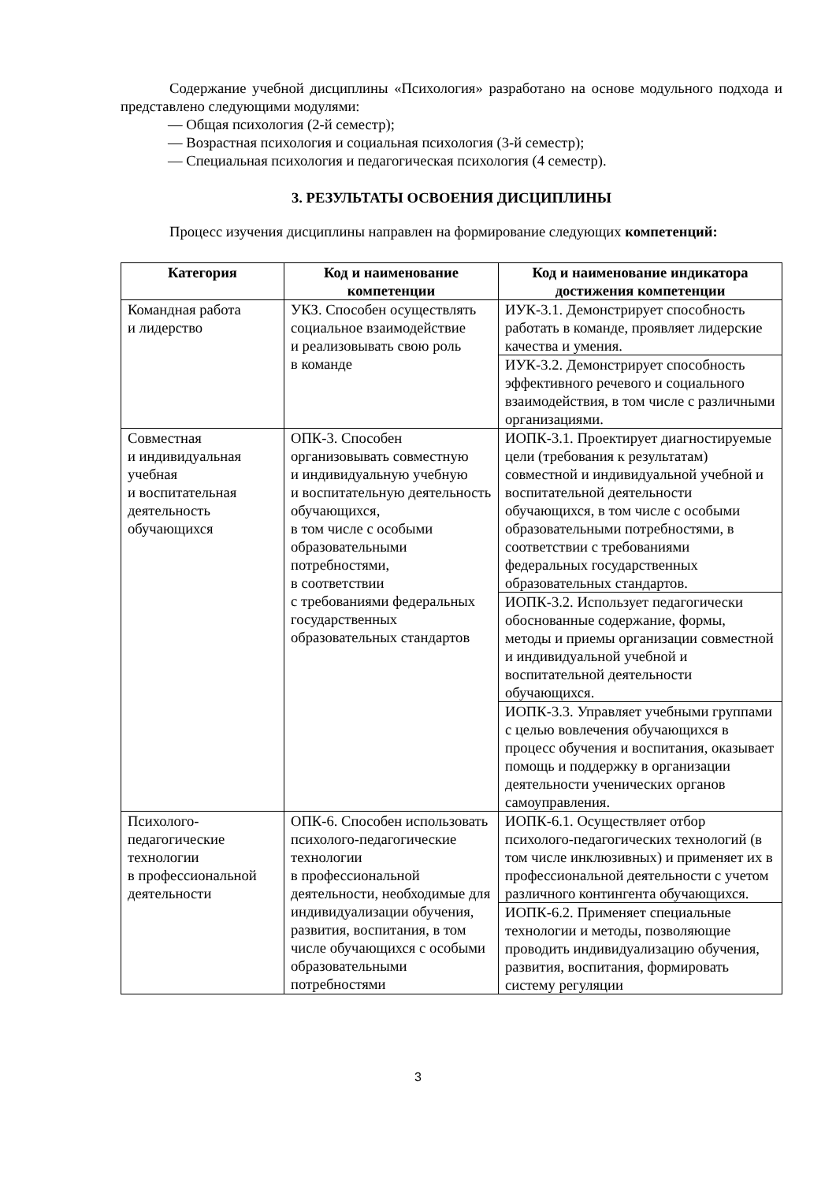Содержание учебной дисциплины «Психология» разработано на основе модульного подхода и представлено следующими модулями:
— Общая психология (2-й семестр);
— Возрастная психология и социальная психология (3-й семестр);
— Специальная психология и педагогическая психология (4 семестр).
3. РЕЗУЛЬТАТЫ ОСВОЕНИЯ ДИСЦИПЛИНЫ
Процесс изучения дисциплины направлен на формирование следующих компетенций:
| Категория | Код и наименование компетенции | Код и наименование индикатора достижения компетенции |
| --- | --- | --- |
| Командная работа и лидерство | УКЗ. Способен осуществлять социальное взаимодействие и реализовывать свою роль в команде | ИУК-3.1. Демонстрирует способность работать в команде, проявляет лидерские качества и умения. |
| | | ИУК-3.2. Демонстрирует способность эффективного речевого и социального взаимодействия, в том числе с различными организациями. |
| Совместная и индивидуальная учебная и воспитательная деятельность обучающихся | ОПК-3. Способен организовывать совместную и индивидуальную учебную и воспитательную деятельность обучающихся, в том числе с особыми образовательными потребностями, в соответствии с требованиями федеральных государственных образовательных стандартов | ИОПК-3.1. Проектирует диагностируемые цели (требования к результатам) совместной и индивидуальной учебной и воспитательной деятельности обучающихся, в том числе с особыми образовательными потребностями, в соответствии с требованиями федеральных государственных образовательных стандартов. |
| | | ИОПК-3.2. Использует педагогически обоснованные содержание, формы, методы и приемы организации совместной и индивидуальной учебной и воспитательной деятельности обучающихся. |
| | | ИОПК-3.3. Управляет учебными группами с целью вовлечения обучающихся в процесс обучения и воспитания, оказывает помощь и поддержку в организации деятельности ученических органов самоуправления. |
| Психолого- педагогические технологии в профессиональной деятельности | ОПК-6. Способен использовать психолого-педагогические технологии в профессиональной деятельности, необходимые для индивидуализации обучения, развития, воспитания, в том числе обучающихся с особыми образовательными потребностями | ИОПК-6.1. Осуществляет отбор психолого-педагогических технологий (в том числе инклюзивных) и применяет их в профессиональной деятельности с учетом различного контингента обучающихся. |
| | | ИОПК-6.2. Применяет специальные технологии и методы, позволяющие проводить индивидуализацию обучения, развития, воспитания, формировать систему регуляции |
3